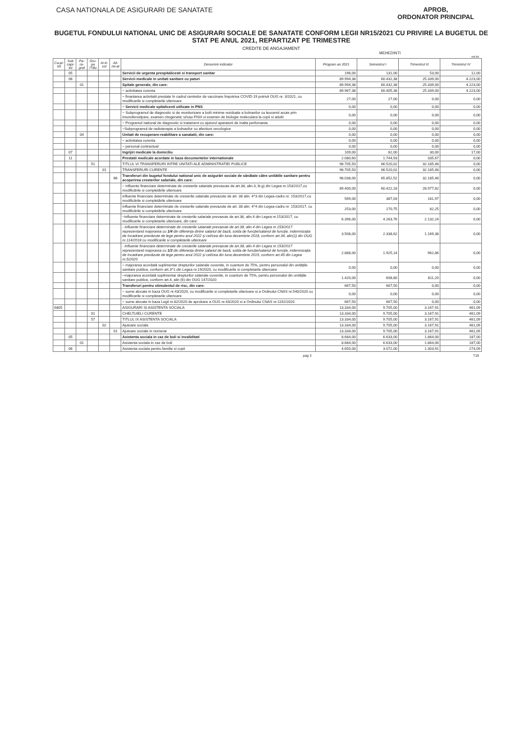CASA NATIONALA DE ASIGURARI DE SANATATE
APROB,
ORDONATOR PRINCIPAL
BUGETUL FONDULUI NATIONAL UNIC DE ASIGURARI SOCIALE DE SANATATE CONFORM LEGII NR15/2021 CU PRIVIRE LA BUGETUL DE STAT PE ANUL 2021, REPARTIZAT PE TRIMESTRE
CREDITE DE ANGAJAMENT
MEHEDINTI
mii lei
| Ca-pi-tol | Sub capi-tol | Pa-ra-graf | Gru-pa /Titlu | Ar-ti-col | Ali-ne-at | Denumire indicator | Program an 2021 | Semestrul I | Trimestrul III | Trimestrul IV |
| --- | --- | --- | --- | --- | --- | --- | --- | --- | --- | --- |
| | 05 | | | | | Servicii de urgenta prespitalicesti si transport sanitar | 196,00 | 131,00 | 53,00 | 12,00 |
| | 06 | | | | | Servicii medicale in unitati sanitare cu paturi | 89.994,38 | 60.432,38 | 25.339,00 | 4.223,00 |
| | | 01 | | | | Spitale generale, din care: | 89.994,38 | 60.432,38 | 25.339,00 | 4.223,00 |
| | | | | | | ~ activitatea curenta | 89.967,38 | 60.405,38 | 25.339,00 | 4.223,00 |
| | | | | | | ~ finantarea activitatii prestate în cadrul centrelor de vaccinare împotriva COVID-19 potrivit OUG nr. 3/2021, cu modificarile si completarile ulterioare | 27,00 | 27,00 | 0,00 | 0,00 |
| | | | | | | ~ Servicii medicale spitalicesti utilizate in PNS | 0,00 | 0,00 | 0,00 | 0,00 |
| | | | | | | ~ Subprogramul de diagnostic si de monitorizare a bolii minime reziduale a bolnavilor cu leucemii acute prin imunofenotipare, examen citogenetic si/sau FISH si examen de biologie moleculara la copii si adulti | 0,00 | 0,00 | 0,00 | 0,00 |
| | | | | | | ~ Programul national de diagnostic si tratament cu ajutorul aparaturii de inalta perfomanta | 0,00 | 0,00 | 0,00 | 0,00 |
| | | | | | | ~Subprogramul de radioterapie a bolnavilor cu afectiuni oncologice | 0,00 | 0,00 | 0,00 | 0,00 |
| | | 04 | | | | Unitati de recuperare-reabilitare a sanatatii, din care: | 0,00 | 0,00 | 0,00 | 0,00 |
| | | | | | | ~ activitatea curenta | 0,00 | 0,00 | 0,00 | 0,00 |
| | | | | | | ~ personal contractual | 0,00 | 0,00 | 0,00 | 0,00 |
| | 07 | | | | | Ingrijiri medicale la domiciliu | 109,00 | 62,00 | 30,00 | 17,00 |
| | 11 | | | | | Prestatii medicale acordate in baza documentelor internationale | 2.080,60 | 1.744,93 | 335,67 | 0,00 |
| | | | 51 | | | TITLUL VI TRANSFERURI INTRE UNITATI ALE ADMINISTRATIEI PUBLICE | 98.705,50 | 66.520,02 | 32.185,48 | 0,00 |
| | | | | 01 | | TRANSFERURI CURENTE | 98.705,50 | 66.520,02 | 32.185,48 | 0,00 |
| | | | | | 66 | Transferuri din bugetul fondului national unic de asigurări sociale de sănătate către unitătile sanitare pentru acoperirea cresterilor salariale, din care: | 98.038,00 | 65.852,52 | 32.185,48 | 0,00 |
| | | | | | | ~ influente financiare determinate de cresterile salariale prevazute de art.38, alin.3, lit.g) din Legea nr.153/2017,cu modificările si completările ulterioare | 89.400,00 | 60.422,18 | 28.977,82 | 0,00 |
| | | | | | | influente financiare determinate de cresterile salariale prevazute de art. 38 alin. 4^3 din Legea-cadru nr. 153/2017,cu modificările si completările ulterioare | 569,00 | 387,03 | 181,97 | 0,00 |
| | | | | | | influente financiare determinate de cresterile salariale prevazute de art. 38 alin. 4^4 din Legea-cadru nr. 153/2017, cu modificările si completările ulterioare | 253,00 | 170,75 | 82,25 | 0,00 |
| | | | | | | ~influente financiare determinate de cresterile salariale prevazute de art.38, alin.4 din Legea nr.153/2017, cu modificarile si completarile ulterioare, din care: | 6.396,00 | 4.263,76 | 2.132,24 | 0,00 |
| | | | | | | - influente financiare determinate de cresterile salariale prevazute de art.38, alin.4 din Legea nr.153/2017 reprezentand majorarea cu 1/4 din diferența dintre salariul de bază, solda de funcție/salariul de funcție, indemnizația de încadrare prevăzute de lege pentru anul 2022 și cel/cea din luna decembrie 2018, conform art.34, alin(1) din OUG nr.114/2018 cu modificarile si completarile ulterioare | 3.508,00 | 2.338,62 | 1.169,38 | 0,00 |
| | | | | | | - influente financiare determinate de cresterile salariale prevazute de art.38, alin.4 din Legea nr.153/2017 reprezentand majorarea cu 1/3 din diferența dintre salariul de bază, solda de funcție/salariul de funcție, indemnizația de încadrare prevăzute de lege pentru anul 2022 și cel/cea din luna decembrie 2019, conform art.45 din Legea nr.5/2020 | 2.888,00 | 1.925,14 | 962,86 | 0,00 |
| | | | | | | ~ majorarea acordată suplimentar drepturilor salariale cuvenite, in cuantum de 75%, pentru personalul din unitățile sanitare publice, conform art.3^1 din Legea nr.19/2020, cu modificarile si completarile ulterioare | 0,00 | 0,00 | 0,00 | 0,00 |
| | | | | | | ~majorarea acordată suplimentar drepturilor salariale cuvenite, in cuantum de 75%, pentru personalul din unitățile sanitare publice, conform art.4, alin (6) din OUG 147/2020 | 1.420,00 | 608,80 | 811,20 | 0,00 |
| | | | | | | Transferuri pentru stimulentul de risc, din care: | 667,50 | 667,50 | 0,00 | 0,00 |
| | | | | | | ~ sume alocate in baza OUG nr.43/2020, cu modificarile si completarile ulterioare si a Ordinului CNAS nr.540/2020 cu modificarile si completarile ulterioare | 0,00 | 0,00 | 0,00 | 0,00 |
| | | | | | | ~ sume alocate in baza Legii nr.82/2020 de aprobare a OUG nr.43/2020 si a Ordinului CNAS nr.1192/2020 | 667,50 | 667,50 | 0,00 | 0,00 |
| 6805 | | | | | | ASIGURARI SI ASISTENTA SOCIALA | 13.334,00 | 9.705,00 | 3.167,91 | 461,09 |
| | | | 01 | | | CHELTUIELI CURENTE | 13.334,00 | 9.705,00 | 3.167,91 | 461,09 |
| | | | 57 | | | TITLUL IX ASISTENTA SOCIALA | 13.334,00 | 9.705,00 | 3.167,91 | 461,09 |
| | | | | 02 | | Ajutoare sociale | 13.334,00 | 9.705,00 | 3.167,91 | 461,09 |
| | | | | | 01 | Ajutoare sociale in numerar | 13.334,00 | 9.705,00 | 3.167,91 | 461,09 |
| | 05 | | | | | Asistenta sociala in caz de boli si invaliditati | 8.684,00 | 6.633,00 | 1.864,00 | 187,00 |
| | | 01 | | | | Asistenta sociala in caz de boli | 8.684,00 | 6.633,00 | 1.864,00 | 187,00 |
| | 06 | | | | | Asistenta sociala pentru familie si copii | 4.650,00 | 3.072,00 | 1.303,91 | 274,09 |
pag 3 T19